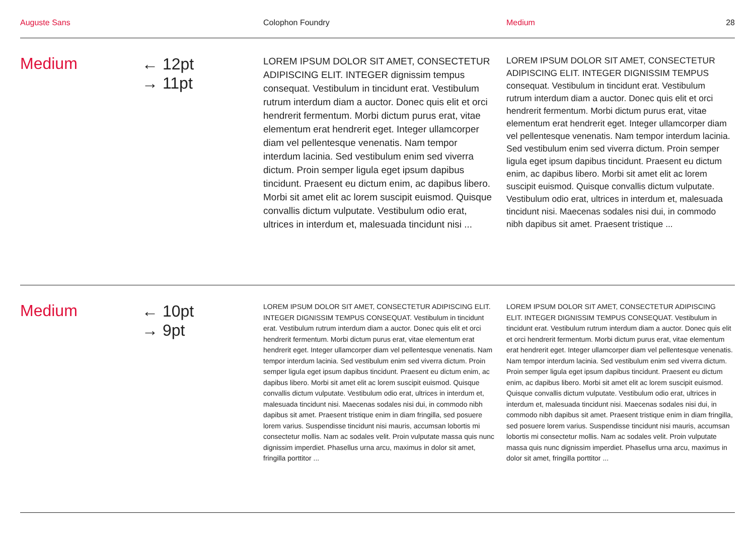Auguste Sans Colophon Foundry Medium 28
Medium
← 12pt
→ 11pt
LOREM IPSUM DOLOR SIT AMET, CONSECTETUR ADIPISCING ELIT. INTEGER dignissim tempus consequat. Vestibulum in tincidunt erat. Vestibulum rutrum interdum diam a auctor. Donec quis elit et orci hendrerit fermentum. Morbi dictum purus erat, vitae elementum erat hendrerit eget. Integer ullamcorper diam vel pellentesque venenatis. Nam tempor interdum lacinia. Sed vestibulum enim sed viverra dictum. Proin semper ligula eget ipsum dapibus tincidunt. Praesent eu dictum enim, ac dapibus libero. Morbi sit amet elit ac lorem suscipit euismod. Quisque convallis dictum vulputate. Vestibulum odio erat, ultrices in interdum et, malesuada tincidunt nisi ...
LOREM IPSUM DOLOR SIT AMET, CONSECTETUR ADIPISCING ELIT. INTEGER DIGNISSIM TEMPUS consequat. Vestibulum in tincidunt erat. Vestibulum rutrum interdum diam a auctor. Donec quis elit et orci hendrerit fermentum. Morbi dictum purus erat, vitae elementum erat hendrerit eget. Integer ullamcorper diam vel pellentesque venenatis. Nam tempor interdum lacinia. Sed vestibulum enim sed viverra dictum. Proin semper ligula eget ipsum dapibus tincidunt. Praesent eu dictum enim, ac dapibus libero. Morbi sit amet elit ac lorem suscipit euismod. Quisque convallis dictum vulputate. Vestibulum odio erat, ultrices in interdum et, malesuada tincidunt nisi. Maecenas sodales nisi dui, in commodo nibh dapibus sit amet. Praesent tristique ...
Medium
← 10pt
→ 9pt
LOREM IPSUM DOLOR SIT AMET, CONSECTETUR ADIPISCING ELIT. INTEGER DIGNISSIM TEMPUS CONSEQUAT. Vestibulum in tincidunt erat. Vestibulum rutrum interdum diam a auctor. Donec quis elit et orci hendrerit fermentum. Morbi dictum purus erat, vitae elementum erat hendrerit eget. Integer ullamcorper diam vel pellentesque venenatis. Nam tempor interdum lacinia. Sed vestibulum enim sed viverra dictum. Proin semper ligula eget ipsum dapibus tincidunt. Praesent eu dictum enim, ac dapibus libero. Morbi sit amet elit ac lorem suscipit euismod. Quisque convallis dictum vulputate. Vestibulum odio erat, ultrices in interdum et, malesuada tincidunt nisi. Maecenas sodales nisi dui, in commodo nibh dapibus sit amet. Praesent tristique enim in diam fringilla, sed posuere lorem varius. Suspendisse tincidunt nisi mauris, accumsan lobortis mi consectetur mollis. Nam ac sodales velit. Proin vulputate massa quis nunc dignissim imperdiet. Phasellus urna arcu, maximus in dolor sit amet, fringilla porttitor ...
LOREM IPSUM DOLOR SIT AMET, CONSECTETUR ADIPISCING ELIT. INTEGER DIGNISSIM TEMPUS CONSEQUAT. Vestibulum in tincidunt erat. Vestibulum rutrum interdum diam a auctor. Donec quis elit et orci hendrerit fermentum. Morbi dictum purus erat, vitae elementum erat hendrerit eget. Integer ullamcorper diam vel pellentesque venenatis. Nam tempor interdum lacinia. Sed vestibulum enim sed viverra dictum. Proin semper ligula eget ipsum dapibus tincidunt. Praesent eu dictum enim, ac dapibus libero. Morbi sit amet elit ac lorem suscipit euismod. Quisque convallis dictum vulputate. Vestibulum odio erat, ultrices in interdum et, malesuada tincidunt nisi. Maecenas sodales nisi dui, in commodo nibh dapibus sit amet. Praesent tristique enim in diam fringilla, sed posuere lorem varius. Suspendisse tincidunt nisi mauris, accumsan lobortis mi consectetur mollis. Nam ac sodales velit. Proin vulputate massa quis nunc dignissim imperdiet. Phasellus urna arcu, maximus in dolor sit amet, fringilla porttitor ...